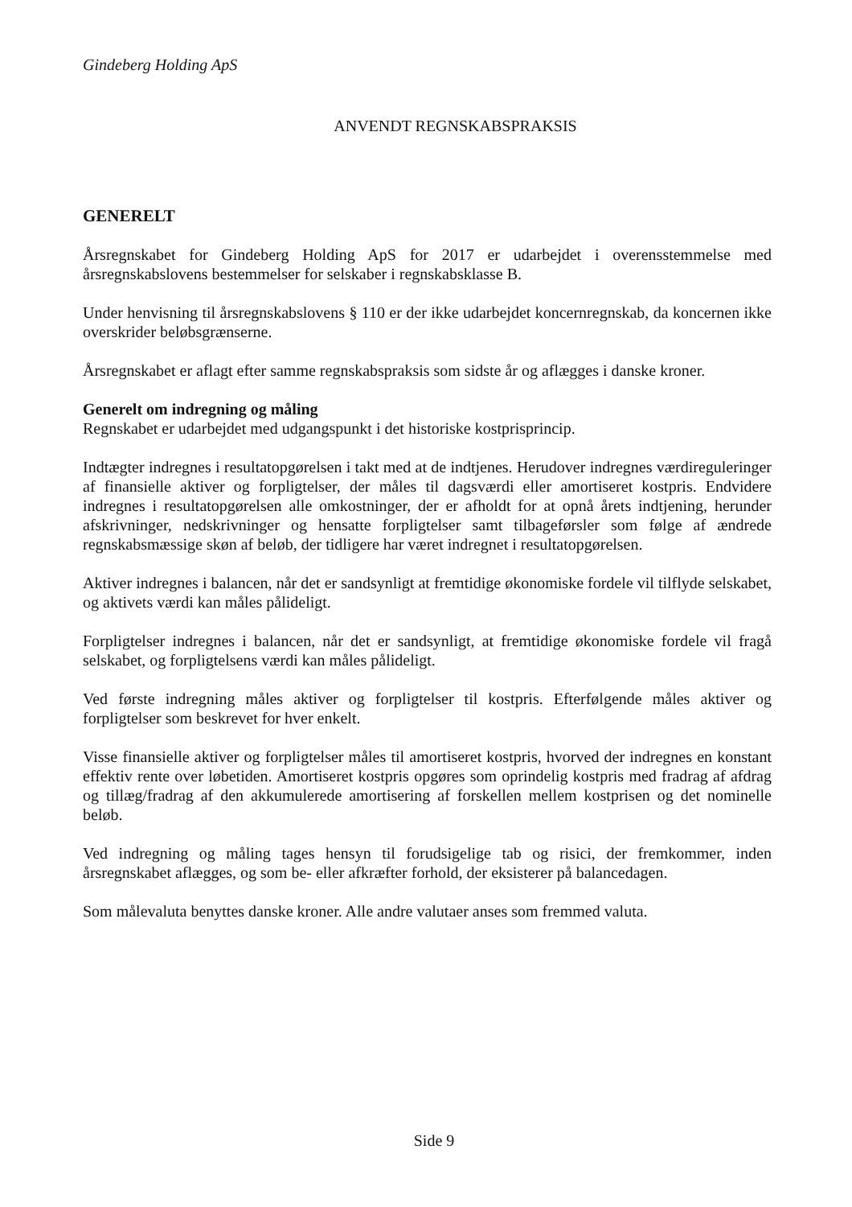Gindeberg Holding ApS
ANVENDT REGNSKABSPRAKSIS
GENERELT
Årsregnskabet for Gindeberg Holding ApS for 2017 er udarbejdet i overensstemmelse med årsregnskabslovens bestemmelser for selskaber i regnskabsklasse B.
Under henvisning til årsregnskabslovens § 110 er der ikke udarbejdet koncernregnskab, da koncernen ikke overskrider beløbsgrænserne.
Årsregnskabet er aflagt efter samme regnskabspraksis som sidste år og aflægges i danske kroner.
Generelt om indregning og måling
Regnskabet er udarbejdet med udgangspunkt i det historiske kostprisprincip.
Indtægter indregnes i resultatopgørelsen i takt med at de indtjenes. Herudover indregnes værdireguleringer af finansielle aktiver og forpligtelser, der måles til dagsværdi eller amortiseret kostpris. Endvidere indregnes i resultatopgørelsen alle omkostninger, der er afholdt for at opnå årets indtjening, herunder afskrivninger, nedskrivninger og hensatte forpligtelser samt tilbageførsler som følge af ændrede regnskabsmæssige skøn af beløb, der tidligere har været indregnet i resultatopgørelsen.
Aktiver indregnes i balancen, når det er sandsynligt at fremtidige økonomiske fordele vil tilflyde selskabet, og aktivets værdi kan måles pålideligt.
Forpligtelser indregnes i balancen, når det er sandsynligt, at fremtidige økonomiske fordele vil fragå selskabet, og forpligtelsens værdi kan måles pålideligt.
Ved første indregning måles aktiver og forpligtelser til kostpris. Efterfølgende måles aktiver og forpligtelser som beskrevet for hver enkelt.
Visse finansielle aktiver og forpligtelser måles til amortiseret kostpris, hvorved der indregnes en konstant effektiv rente over løbetiden. Amortiseret kostpris opgøres som oprindelig kostpris med fradrag af afdrag og tillæg/fradrag af den akkumulerede amortisering af forskellen mellem kostprisen og det nominelle beløb.
Ved indregning og måling tages hensyn til forudsigelige tab og risici, der fremkommer, inden årsregnskabet aflægges, og som be- eller afkræfter forhold, der eksisterer på balancedagen.
Som målevaluta benyttes danske kroner. Alle andre valutaer anses som fremmed valuta.
Side 9